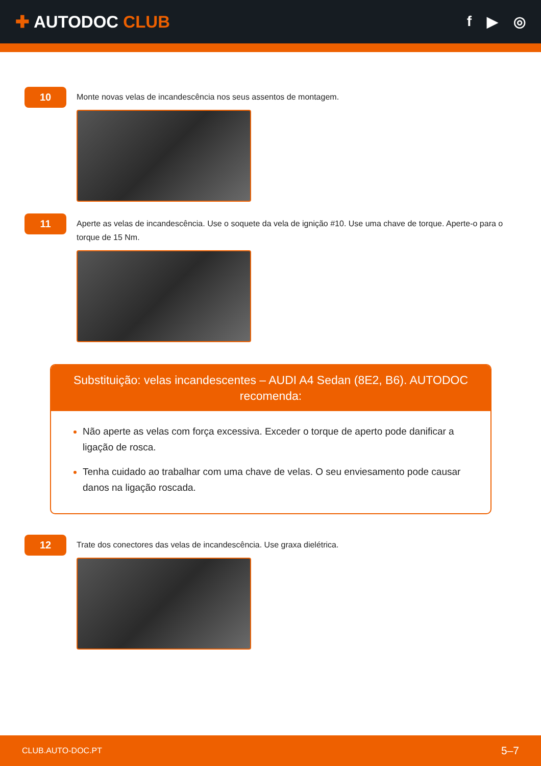✚ AUTODOC CLUB
f ▶ ◎
10
Monte novas velas de incandescência nos seus assentos de montagem.
11
Aperte as velas de incandescência. Use o soquete da vela de ignição #10. Use uma chave de torque. Aperte-o para o torque de 15 Nm.
Substituição: velas incandescentes – AUDI A4 Sedan (8E2, B6). AUTODOC recomenda:
Não aperte as velas com força excessiva. Exceder o torque de aperto pode danificar a ligação de rosca.
Tenha cuidado ao trabalhar com uma chave de velas. O seu enviesamento pode causar danos na ligação roscada.
12
Trate dos conectores das velas de incandescência. Use graxa dielétrica.
CLUB.AUTO-DOC.PT 5–7